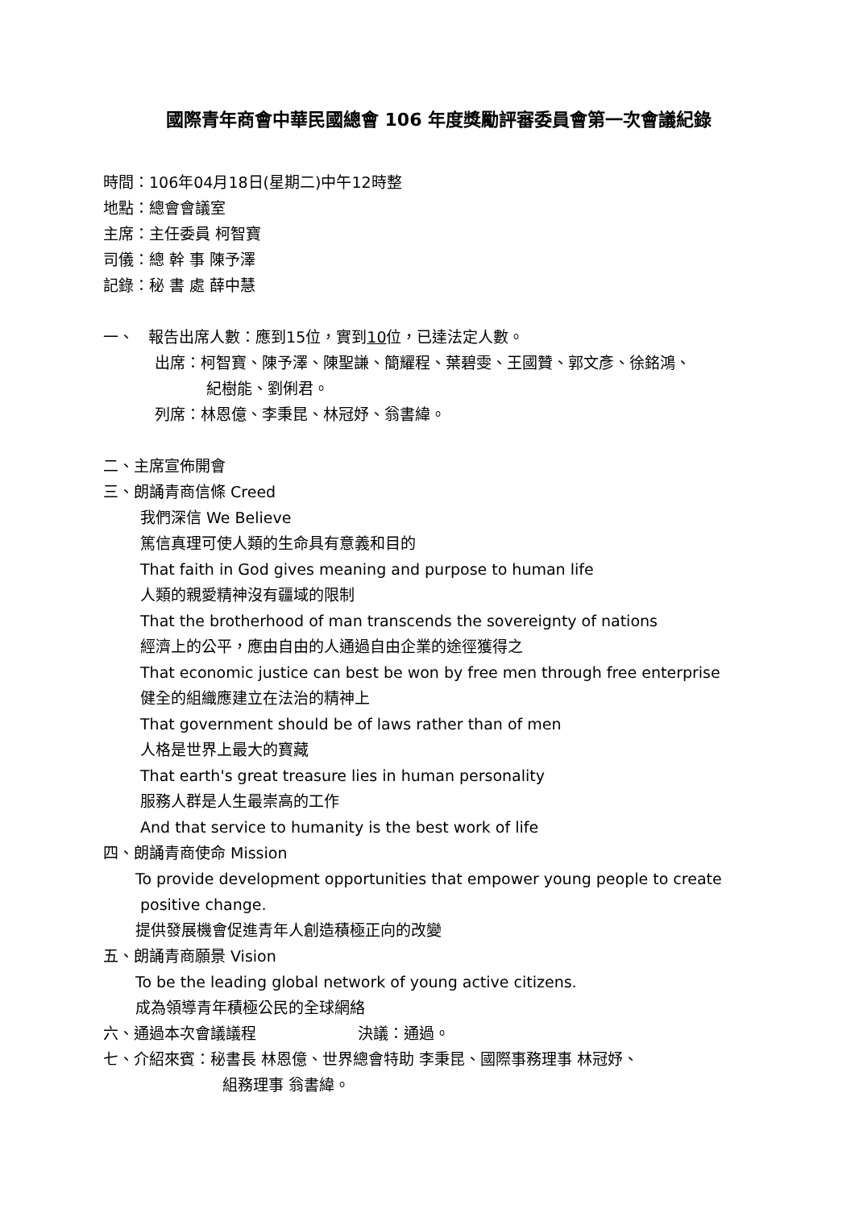國際青年商會中華民國總會 106 年度獎勵評審委員會第一次會議紀錄
時間：106年04月18日(星期二)中午12時整
地點：總會會議室
主席：主任委員 柯智寶
司儀：總 幹 事 陳予澤
記錄：秘 書 處 薛中慧
一、 報告出席人數：應到15位，實到10位，已達法定人數。
出席：柯智寶、陳予澤、陳聖謙、簡耀程、葉碧雯、王國贊、郭文彥、徐銘鴻、
紀樹能、劉俐君。
列席：林恩億、李秉昆、林冠妤、翁書緯。
二、主席宣佈開會
三、朗誦青商信條 Creed
我們深信 We Believe
篤信真理可使人類的生命具有意義和目的
That faith in God gives meaning and purpose to human life
人類的親愛精神沒有疆域的限制
That the brotherhood of man transcends the sovereignty of nations
經濟上的公平，應由自由的人通過自由企業的途徑獲得之
That economic justice can best be won by free men through free enterprise
健全的組織應建立在法治的精神上
That government should be of laws rather than of men
人格是世界上最大的寶藏
That earth's great treasure lies in human personality
服務人群是人生最崇高的工作
And that service to humanity is the best work of life
四、朗誦青商使命 Mission
To provide development opportunities that empower young people to create
positive change.
提供發展機會促進青年人創造積極正向的改變
五、朗誦青商願景 Vision
To be the leading global network of young active citizens.
成為領導青年積極公民的全球網絡
六、通過本次會議議程 決議：通過。
七、介紹來賓：秘書長 林恩億、世界總會特助 李秉昆、國際事務理事 林冠妤、
組務理事 翁書緯。